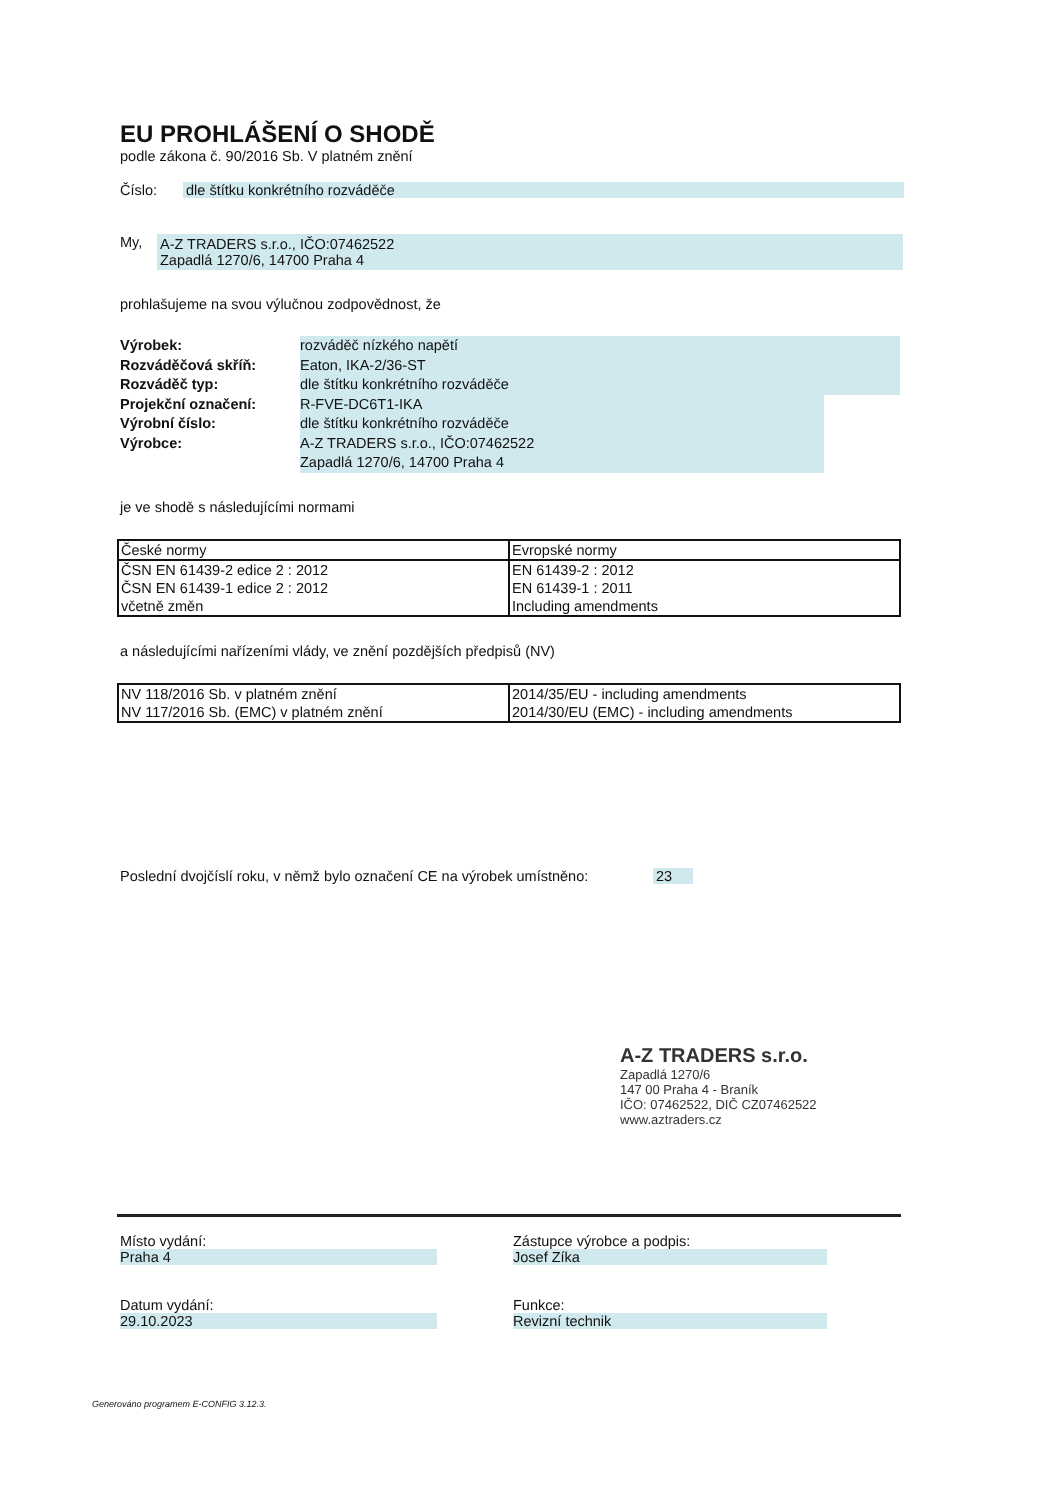EU PROHLÁŠENÍ O SHODĚ
podle zákona č. 90/2016 Sb. V platném znění
Číslo: dle štítku konkrétního rozváděče
My, A-Z TRADERS s.r.o., IČO:07462522
Zapadlá 1270/6, 14700 Praha 4
prohlašujeme na svou výlučnou zodpovědnost, že
| Výrobek: | rozváděč nízkého napětí |
| Rozváděčová skříň: | Eaton, IKA-2/36-ST |
| Rozváděč typ: | dle štítku konkrétního rozváděče |
| Projekční označení: | R-FVE-DC6T1-IKA |
| Výrobní číslo: | dle štítku konkrétního rozváděče |
| Výrobce: | A-Z TRADERS s.r.o., IČO:07462522 Zapadlá 1270/6, 14700 Praha 4 |
je ve shodě s následujícími normami
| České normy | Evropské normy |
| ČSN EN 61439-2 edice 2 : 2012 ČSN EN 61439-1 edice 2 : 2012 včetně změn | EN 61439-2 : 2012 EN 61439-1 : 2011 Including amendments |
a následujícími nařízeními vlády, ve znění pozdějších předpisů (NV)
| NV 118/2016 Sb. v platném znění NV 117/2016 Sb. (EMC) v platném znění | 2014/35/EU - including amendments 2014/30/EU (EMC) - including amendments |
Poslední dvojčíslí roku, v němž bylo označení CE na výrobek umístněno: 23
A-Z TRADERS s.r.o.
Zapadlá 1270/6
147 00 Praha 4 - Braník
IČO: 07462522, DIČ CZ07462522
www.aztraders.cz
Místo vydání:
Praha 4
Datum vydání:
29.10.2023
Zástupce výrobce a podpis:
Josef Zíka
Funkce:
Revizní technik
Generováno programem E-CONFIG 3.12.3.